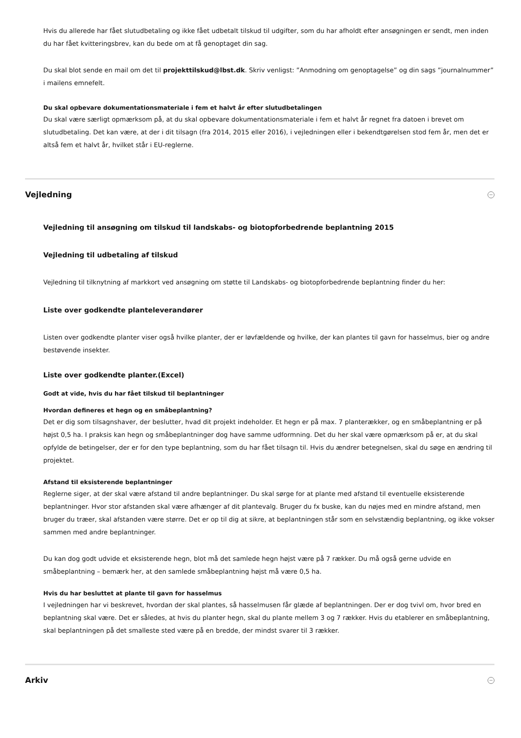Hvis du allerede har fået slutudbetaling og ikke fået udbetalt tilskud til udgifter, som du har afholdt efter ansøgningen er sendt, men inden du har fået kvitteringsbrev, kan du bede om at få genoptaget din sag.
Du skal blot sende en mail om det til projekttilskud@lbst.dk. Skriv venligst: ”Anmodning om genoptagelse” og din sags ”journalnummer” i mailens emnefelt.
Du skal opbevare dokumentationsmateriale i fem et halvt år efter slutudbetalingen
Du skal være særligt opmærksom på, at du skal opbevare dokumentationsmateriale i fem et halvt år regnet fra datoen i brevet om slutudbetaling. Det kan være, at der i dit tilsagn (fra 2014, 2015 eller 2016), i vejledningen eller i bekendtgørelsen stod fem år, men det er altså fem et halvt år, hvilket står i EU-reglerne.
Vejledning −
Vejledning til ansøgning om tilskud til landskabs- og biotopforbedrende beplantning 2015
Vejledning til udbetaling af tilskud
Vejledning til tilknytning af markkort ved ansøgning om støtte til Landskabs- og biotopforbedrende beplantning finder du her:
Liste over godkendte planteleverandører
Listen over godkendte planter viser også hvilke planter, der er løvfældende og hvilke, der kan plantes til gavn for hasselmus, bier og andre bestøvende insekter.
Liste over godkendte planter.(Excel)
Godt at vide, hvis du har fået tilskud til beplantninger
Hvordan defineres et hegn og en småbeplantning?
Det er dig som tilsagnshaver, der beslutter, hvad dit projekt indeholder. Et hegn er på max. 7 planterækker, og en småbeplantning er på højst 0,5 ha. I praksis kan hegn og småbeplantninger dog have samme udformning. Det du her skal være opmærksom på er, at du skal opfylde de betingelser, der er for den type beplantning, som du har fået tilsagn til. Hvis du ændrer betegnelsen, skal du søge en ændring til projektet.
Afstand til eksisterende beplantninger
Reglerne siger, at der skal være afstand til andre beplantninger. Du skal sørge for at plante med afstand til eventuelle eksisterende beplantninger. Hvor stor afstanden skal være afhænger af dit plantevalg. Bruger du fx buske, kan du nøjes med en mindre afstand, men bruger du træer, skal afstanden være større. Det er op til dig at sikre, at beplantningen står som en selvstændig beplantning, og ikke vokser sammen med andre beplantninger.
Du kan dog godt udvide et eksisterende hegn, blot må det samlede hegn højst være på 7 rækker. Du må også gerne udvide en småbeplantning – bemærk her, at den samlede småbeplantning højst må være 0,5 ha.
Hvis du har besluttet at plante til gavn for hasselmus
I vejledningen har vi beskrevet, hvordan der skal plantes, så hasselmusen får glæde af beplantningen. Der er dog tvivl om, hvor bred en beplantning skal være. Det er således, at hvis du planter hegn, skal du plante mellem 3 og 7 rækker. Hvis du etablerer en småbeplantning, skal beplantningen på det smalleste sted være på en bredde, der mindst svarer til 3 rækker.
Arkiv −